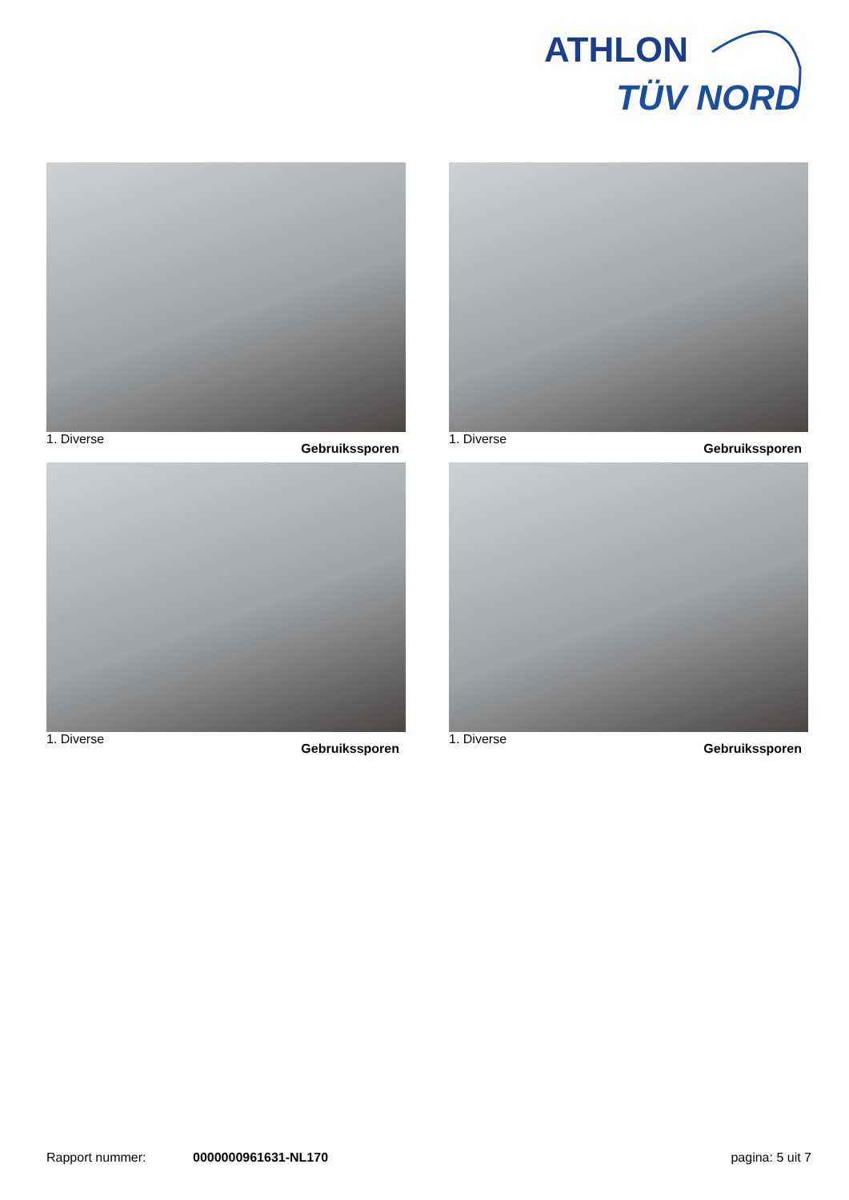ATHLON
TÜV NORD
1. Diverse Gebruikssporen
1. Diverse Gebruikssporen
1. Diverse Gebruikssporen
1. Diverse Gebruikssporen
Rapport nummer: 0000000961631-NL170 pagina: 5 uit 7